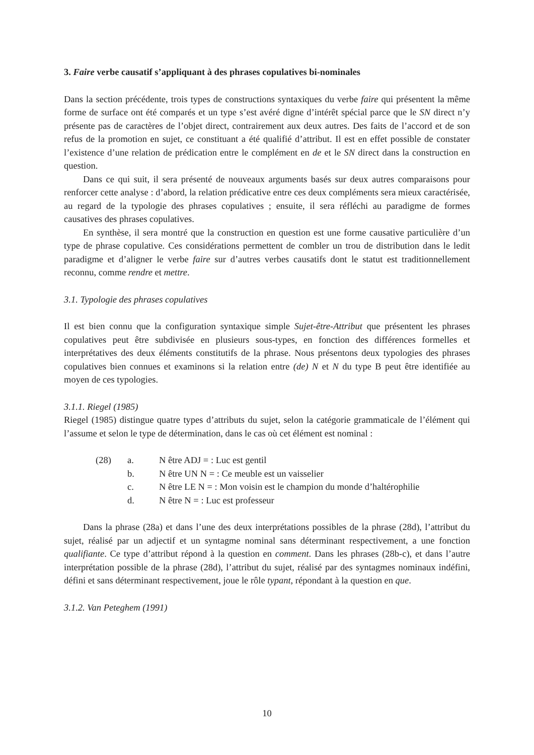3. Faire verbe causatif s’appliquant à des phrases copulatives bi-nominales
Dans la section précédente, trois types de constructions syntaxiques du verbe faire qui présentent la même forme de surface ont été comparés et un type s’est avéré digne d’intérêt spécial parce que le SN direct n’y présente pas de caractères de l’objet direct, contrairement aux deux autres. Des faits de l’accord et de son refus de la promotion en sujet, ce constituant a été qualifié d’attribut. Il est en effet possible de constater l’existence d’une relation de prédication entre le complément en de et le SN direct dans la construction en question.
Dans ce qui suit, il sera présenté de nouveaux arguments basés sur deux autres comparaisons pour renforcer cette analyse : d’abord, la relation prédicative entre ces deux compléments sera mieux caractérisée, au regard de la typologie des phrases copulatives ; ensuite, il sera réfléchi au paradigme de formes causatives des phrases copulatives.
En synthèse, il sera montré que la construction en question est une forme causative particulière d’un type de phrase copulative. Ces considérations permettent de combler un trou de distribution dans le ledit paradigme et d’aligner le verbe faire sur d’autres verbes causatifs dont le statut est traditionnellement reconnu, comme rendre et mettre.
3.1. Typologie des phrases copulatives
Il est bien connu que la configuration syntaxique simple Sujet-être-Attribut que présentent les phrases copulatives peut être subdivisée en plusieurs sous-types, en fonction des différences formelles et interprétatives des deux éléments constitutifs de la phrase. Nous présentons deux typologies des phrases copulatives bien connues et examinons si la relation entre (de) N et N du type B peut être identifiée au moyen de ces typologies.
3.1.1. Riegel (1985)
Riegel (1985) distingue quatre types d’attributs du sujet, selon la catégorie grammaticale de l’élément qui l’assume et selon le type de détermination, dans le cas où cet élément est nominal :
| (28) | a. | N être ADJ = : Luc est gentil |
| | b. | N être UN N = : Ce meuble est un vaisselier |
| | c. | N être LE N = : Mon voisin est le champion du monde d’haltérophilie |
| | d. | N être N = : Luc est professeur |
Dans la phrase (28a) et dans l’une des deux interprétations possibles de la phrase (28d), l’attribut du sujet, réalisé par un adjectif et un syntagme nominal sans déterminant respectivement, a une fonction qualifiante. Ce type d’attribut répond à la question en comment. Dans les phrases (28b-c), et dans l’autre interprétation possible de la phrase (28d), l’attribut du sujet, réalisé par des syntagmes nominaux indéfini, défini et sans déterminant respectivement, joue le rôle typant, répondant à la question en que.
3.1.2. Van Peteghem (1991)
10